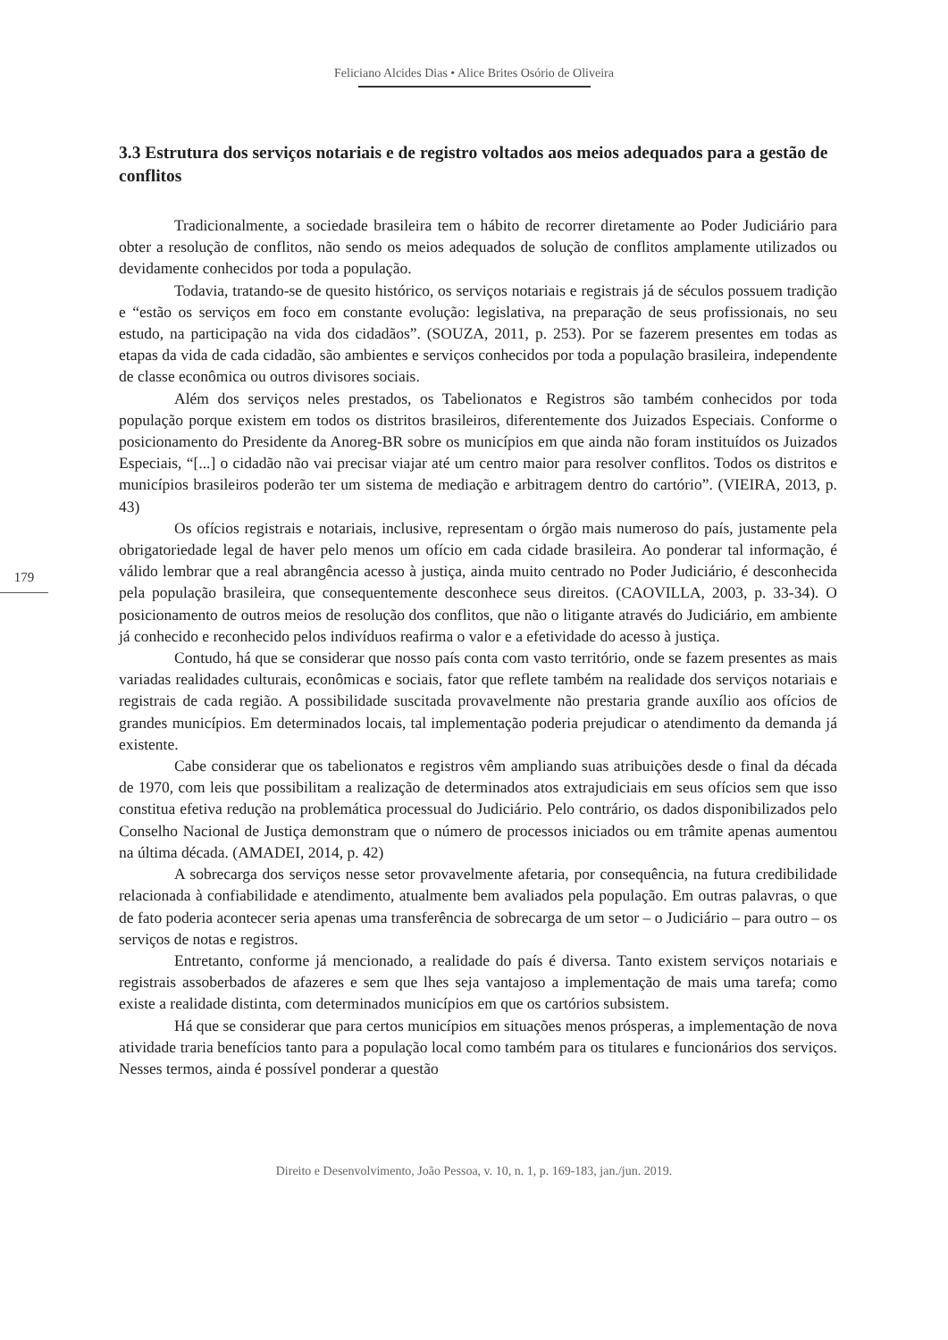Feliciano Alcides Dias • Alice Brites Osório de Oliveira
3.3 Estrutura dos serviços notariais e de registro voltados aos meios adequados para a gestão de conflitos
Tradicionalmente, a sociedade brasileira tem o hábito de recorrer diretamente ao Poder Judiciário para obter a resolução de conflitos, não sendo os meios adequados de solução de conflitos amplamente utilizados ou devidamente conhecidos por toda a população.
Todavia, tratando-se de quesito histórico, os serviços notariais e registrais já de séculos possuem tradição e “estão os serviços em foco em constante evolução: legislativa, na preparação de seus profissionais, no seu estudo, na participação na vida dos cidadãos”. (SOUZA, 2011, p. 253). Por se fazerem presentes em todas as etapas da vida de cada cidadão, são ambientes e serviços conhecidos por toda a população brasileira, independente de classe econômica ou outros divisores sociais.
Além dos serviços neles prestados, os Tabelionatos e Registros são também conhecidos por toda população porque existem em todos os distritos brasileiros, diferentemente dos Juizados Especiais. Conforme o posicionamento do Presidente da Anoreg-BR sobre os municípios em que ainda não foram instituídos os Juizados Especiais, “[...] o cidadão não vai precisar viajar até um centro maior para resolver conflitos. Todos os distritos e municípios brasileiros poderão ter um sistema de mediação e arbitragem dentro do cartório”. (VIEIRA, 2013, p. 43)
Os ofícios registrais e notariais, inclusive, representam o órgão mais numeroso do país, justamente pela obrigatoriedade legal de haver pelo menos um ofício em cada cidade brasileira. Ao ponderar tal informação, é válido lembrar que a real abrangência acesso à justiça, ainda muito centrado no Poder Judiciário, é desconhecida pela população brasileira, que consequentemente desconhece seus direitos. (CAOVILLA, 2003, p. 33-34). O posicionamento de outros meios de resolução dos conflitos, que não o litigante através do Judiciário, em ambiente já conhecido e reconhecido pelos indivíduos reafirma o valor e a efetividade do acesso à justiça.
179
Contudo, há que se considerar que nosso país conta com vasto território, onde se fazem presentes as mais variadas realidades culturais, econômicas e sociais, fator que reflete também na realidade dos serviços notariais e registrais de cada região. A possibilidade suscitada provavelmente não prestaria grande auxílio aos ofícios de grandes municípios. Em determinados locais, tal implementação poderia prejudicar o atendimento da demanda já existente.
Cabe considerar que os tabelionatos e registros vêm ampliando suas atribuições desde o final da década de 1970, com leis que possibilitam a realização de determinados atos extrajudiciais em seus ofícios sem que isso constitua efetiva redução na problemática processual do Judiciário. Pelo contrário, os dados disponibilizados pelo Conselho Nacional de Justiça demonstram que o número de processos iniciados ou em trâmite apenas aumentou na última década. (AMADEI, 2014, p. 42)
A sobrecarga dos serviços nesse setor provavelmente afetaria, por consequência, na futura credibilidade relacionada à confiabilidade e atendimento, atualmente bem avaliados pela população. Em outras palavras, o que de fato poderia acontecer seria apenas uma transferência de sobrecarga de um setor – o Judiciário – para outro – os serviços de notas e registros.
Entretanto, conforme já mencionado, a realidade do país é diversa. Tanto existem serviços notariais e registrais assoberbados de afazeres e sem que lhes seja vantajoso a implementação de mais uma tarefa; como existe a realidade distinta, com determinados municípios em que os cartórios subsistem.
Há que se considerar que para certos municípios em situações menos prósperas, a implementação de nova atividade traria benefícios tanto para a população local como também para os titulares e funcionários dos serviços. Nesses termos, ainda é possível ponderar a questão
Direito e Desenvolvimento, João Pessoa, v. 10, n. 1, p. 169-183, jan./jun. 2019.